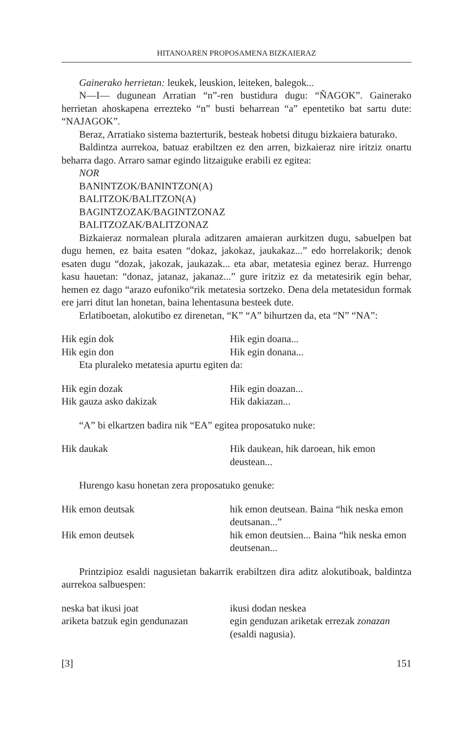HITANOAREN PROPOSAMENA BIZKAIERAZ
Gainerako herrietan: leukek, leuskion, leiteken, balegok...
N—I— dugunean Arratian “n”-ren bustidura dugu: “ÑAGOK”. Gainerako herrietan ahoskapena errezteko “n” busti beharrean “a” epentetiko bat sartu dute: “NAJAGOK”.
Beraz, Arratiako sistema bazterturik, besteak hobetsi ditugu bizkaiera baturako.
Baldintza aurrekoa, batuaz erabiltzen ez den arren, bizkaieraz nire iritziz onartu beharra dago. Arraro samar egindo litzaiguke erabili ez egitea:
NOR
BANINTZOK/BANINTZON(A)
BALITZOK/BALITZON(A)
BAGINTZOZAK/BAGINTZONAZ
BALITZOZAK/BALITZONAZ
Bizkaieraz normalean plurala aditzaren amaieran aurkitzen dugu, sabuelpen bat dugu hemen, ez baita esaten “dokaz, jakokaz, jaukakaz...” edo horrelakorik; denok esaten dugu “dozak, jakozak, jaukazak... eta abar, metatesia eginez beraz. Hurrengo kasu hauetan: “donaz, jatanaz, jakanaz...” gure iritziz ez da metatesirik egin behar, hemen ez dago “arazo eufoniko“rik metatesia sortzeko. Dena dela metatesidun formak ere jarri ditut lan honetan, baina lehentasuna besteek dute.
Erlatiboetan, alokutibo ez direnetan, “K” “A” bihurtzen da, eta “N” “NA”:
Hik egin dok Hik egin doana...
Hik egin don Hik egin donana...
Eta pluraleko metatesia apurtu egiten da:
Hik egin dozak Hik egin doazan...
Hik gauza asko dakizak Hik dakiazan...
“A” bi elkartzen badira nik “EA” egitea proposatuko nuke:
Hik daukak Hik daukean, hik daroean, hik emon deustean...
Hurengo kasu honetan zera proposatuko genuke:
Hik emon deutsak hik emon deutsean. Baina “hik neska emon deutsanan...”
Hik emon deutsek hik emon deutsien... Baina “hik neska emon deutsenan...
Printzipioz esaldi nagusietan bakarrik erabiltzen dira aditz alokutiboak, baldintza aurrekoa salbuespen:
neska bat ikusi joat ikusi dodan neskea
ariketa batzuk egin gendunazan
egin genduzan ariketak errezak zonazan (esaldi nagusia).
[3] 151